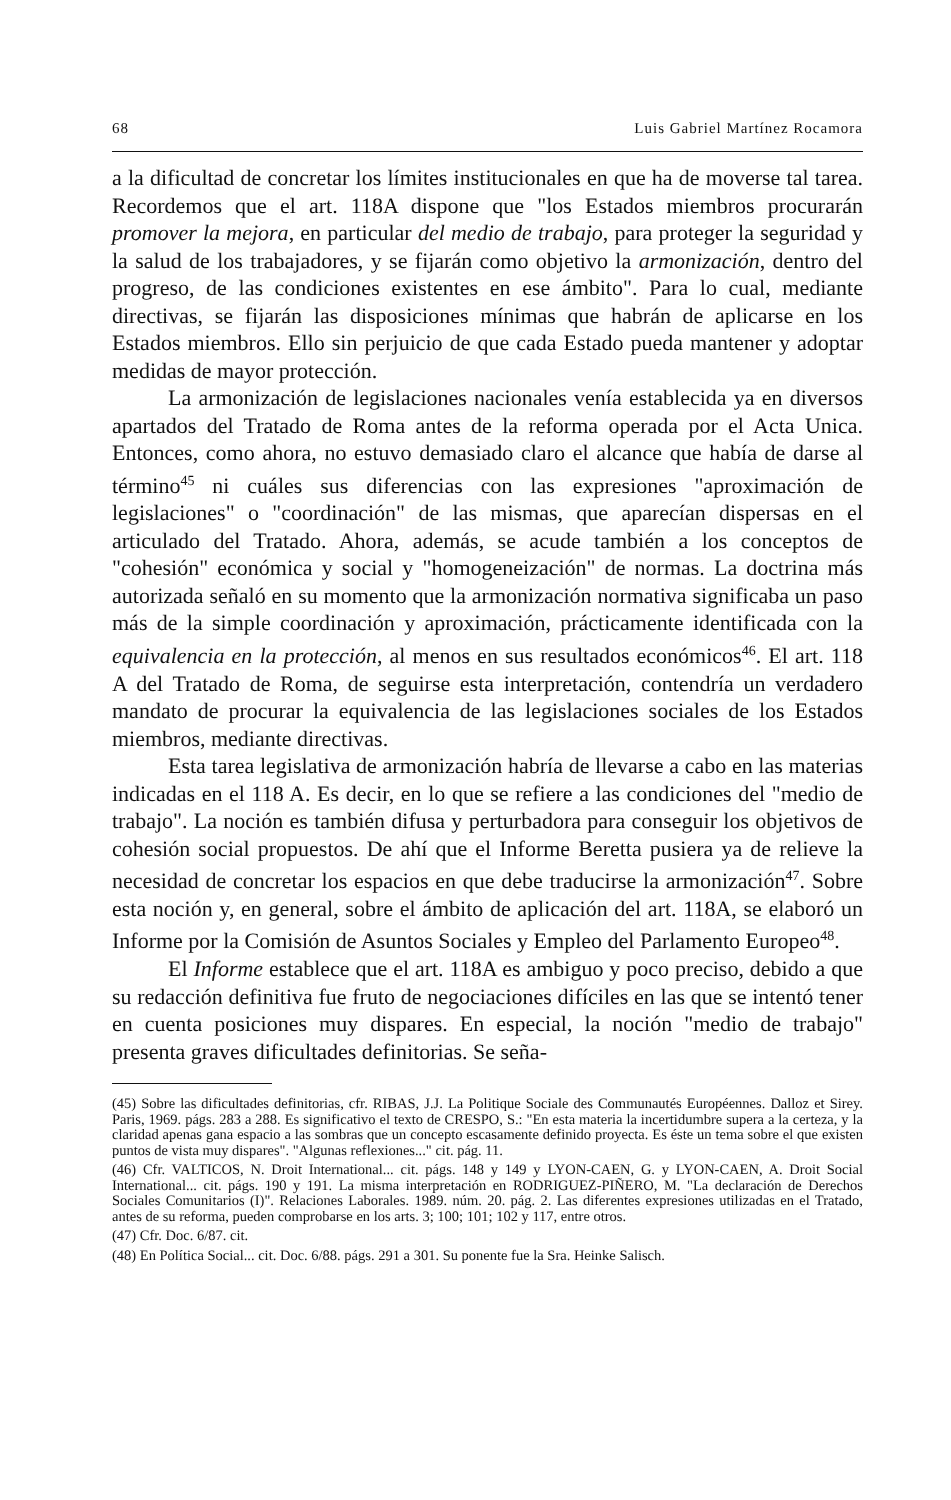68 Luis Gabriel Martínez Rocamora
a la dificultad de concretar los límites institucionales en que ha de moverse tal tarea. Recordemos que el art. 118A dispone que "los Estados miembros procurarán promover la mejora, en particular del medio de trabajo, para proteger la seguridad y la salud de los trabajadores, y se fijarán como objetivo la armonización, dentro del progreso, de las condiciones existentes en ese ámbito". Para lo cual, mediante directivas, se fijarán las disposiciones mínimas que habrán de aplicarse en los Estados miembros. Ello sin perjuicio de que cada Estado pueda mantener y adoptar medidas de mayor protección.
La armonización de legislaciones nacionales venía establecida ya en diversos apartados del Tratado de Roma antes de la reforma operada por el Acta Unica. Entonces, como ahora, no estuvo demasiado claro el alcance que había de darse al término<sup>45</sup> ni cuáles sus diferencias con las expresiones "aproximación de legislaciones" o "coordinación" de las mismas, que aparecían dispersas en el articulado del Tratado. Ahora, además, se acude también a los conceptos de "cohesión" económica y social y "homogeneización" de normas. La doctrina más autorizada señaló en su momento que la armonización normativa significaba un paso más de la simple coordinación y aproximación, prácticamente identificada con la equivalencia en la protección, al menos en sus resultados económicos<sup>46</sup>. El art. 118 A del Tratado de Roma, de seguirse esta interpretación, contendría un verdadero mandato de procurar la equivalencia de las legislaciones sociales de los Estados miembros, mediante directivas.
Esta tarea legislativa de armonización habría de llevarse a cabo en las materias indicadas en el 118 A. Es decir, en lo que se refiere a las condiciones del "medio de trabajo". La noción es también difusa y perturbadora para conseguir los objetivos de cohesión social propuestos. De ahí que el Informe Beretta pusiera ya de relieve la necesidad de concretar los espacios en que debe traducirse la armonización<sup>47</sup>. Sobre esta noción y, en general, sobre el ámbito de aplicación del art. 118A, se elaboró un Informe por la Comisión de Asuntos Sociales y Empleo del Parlamento Europeo<sup>48</sup>.
El Informe establece que el art. 118A es ambiguo y poco preciso, debido a que su redacción definitiva fue fruto de negociaciones difíciles en las que se intentó tener en cuenta posiciones muy dispares. En especial, la noción "medio de trabajo" presenta graves dificultades definitorias. Se seña-
(45) Sobre las dificultades definitorias, cfr. RIBAS, J.J. La Politique Sociale des Communautés Européennes. Dalloz et Sirey. Paris, 1969. págs. 283 a 288. Es significativo el texto de CRESPO, S.: "En esta materia la incertidumbre supera a la certeza, y la claridad apenas gana espacio a las sombras que un concepto escasamente definido proyecta. Es éste un tema sobre el que existen puntos de vista muy dispares". "Algunas reflexiones..." cit. pág. 11.
(46) Cfr. VALTICOS, N. Droit International... cit. págs. 148 y 149 y LYON-CAEN, G. y LYON-CAEN, A. Droit Social International... cit. págs. 190 y 191. La misma interpretación en RODRIGUEZ-PIÑERO, M. "La declaración de Derechos Sociales Comunitarios (I)". Relaciones Laborales. 1989. núm. 20. pág. 2. Las diferentes expresiones utilizadas en el Tratado, antes de su reforma, pueden comprobarse en los arts. 3; 100; 101; 102 y 117, entre otros.
(47) Cfr. Doc. 6/87. cit.
(48) En Política Social... cit. Doc. 6/88. págs. 291 a 301. Su ponente fue la Sra. Heinke Salisch.